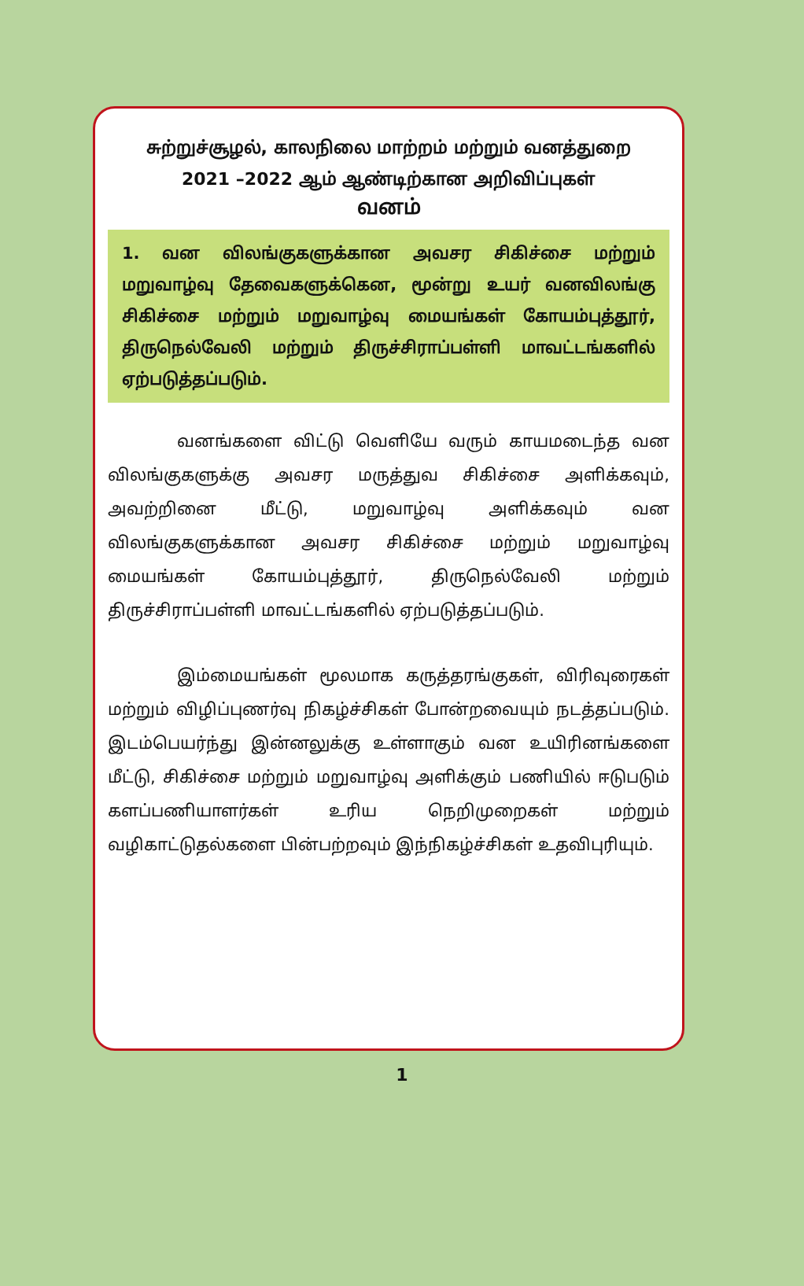சுற்றுச்சூழல், காலநிலை மாற்றம் மற்றும் வனத்துறை
2021 –2022 ஆம் ஆண்டிற்கான அறிவிப்புகள்
வனம்
1. வன விலங்குகளுக்கான அவசர சிகிச்சை மற்றும் மறுவாழ்வு தேவைகளுக்கென, மூன்று உயர் வனவிலங்கு சிகிச்சை மற்றும் மறுவாழ்வு மையங்கள் கோயம்புத்தூர், திருநெல்வேலி மற்றும் திருச்சிராப்பள்ளி மாவட்டங்களில் ஏற்படுத்தப்படும்.
வனங்களை விட்டு வெளியே வரும் காயமடைந்த வன விலங்குகளுக்கு அவசர மருத்துவ சிகிச்சை அளிக்கவும், அவற்றினை மீட்டு, மறுவாழ்வு அளிக்கவும் வன விலங்குகளுக்கான அவசர சிகிச்சை மற்றும் மறுவாழ்வு மையங்கள் கோயம்புத்தூர், திருநெல்வேலி மற்றும் திருச்சிராப்பள்ளி மாவட்டங்களில் ஏற்படுத்தப்படும்.
இம்மையங்கள் மூலமாக கருத்தரங்குகள், விரிவுரைகள் மற்றும் விழிப்புணர்வு நிகழ்ச்சிகள் போன்றவையும் நடத்தப்படும். இடம்பெயர்ந்து இன்னலுக்கு உள்ளாகும் வன உயிரினங்களை மீட்டு, சிகிச்சை மற்றும் மறுவாழ்வு அளிக்கும் பணியில் ஈடுபடும் களப்பணியாளர்கள் உரிய நெறிமுறைகள் மற்றும் வழிகாட்டுதல்களை பின்பற்றவும் இந்நிகழ்ச்சிகள் உதவிபுரியும்.
1